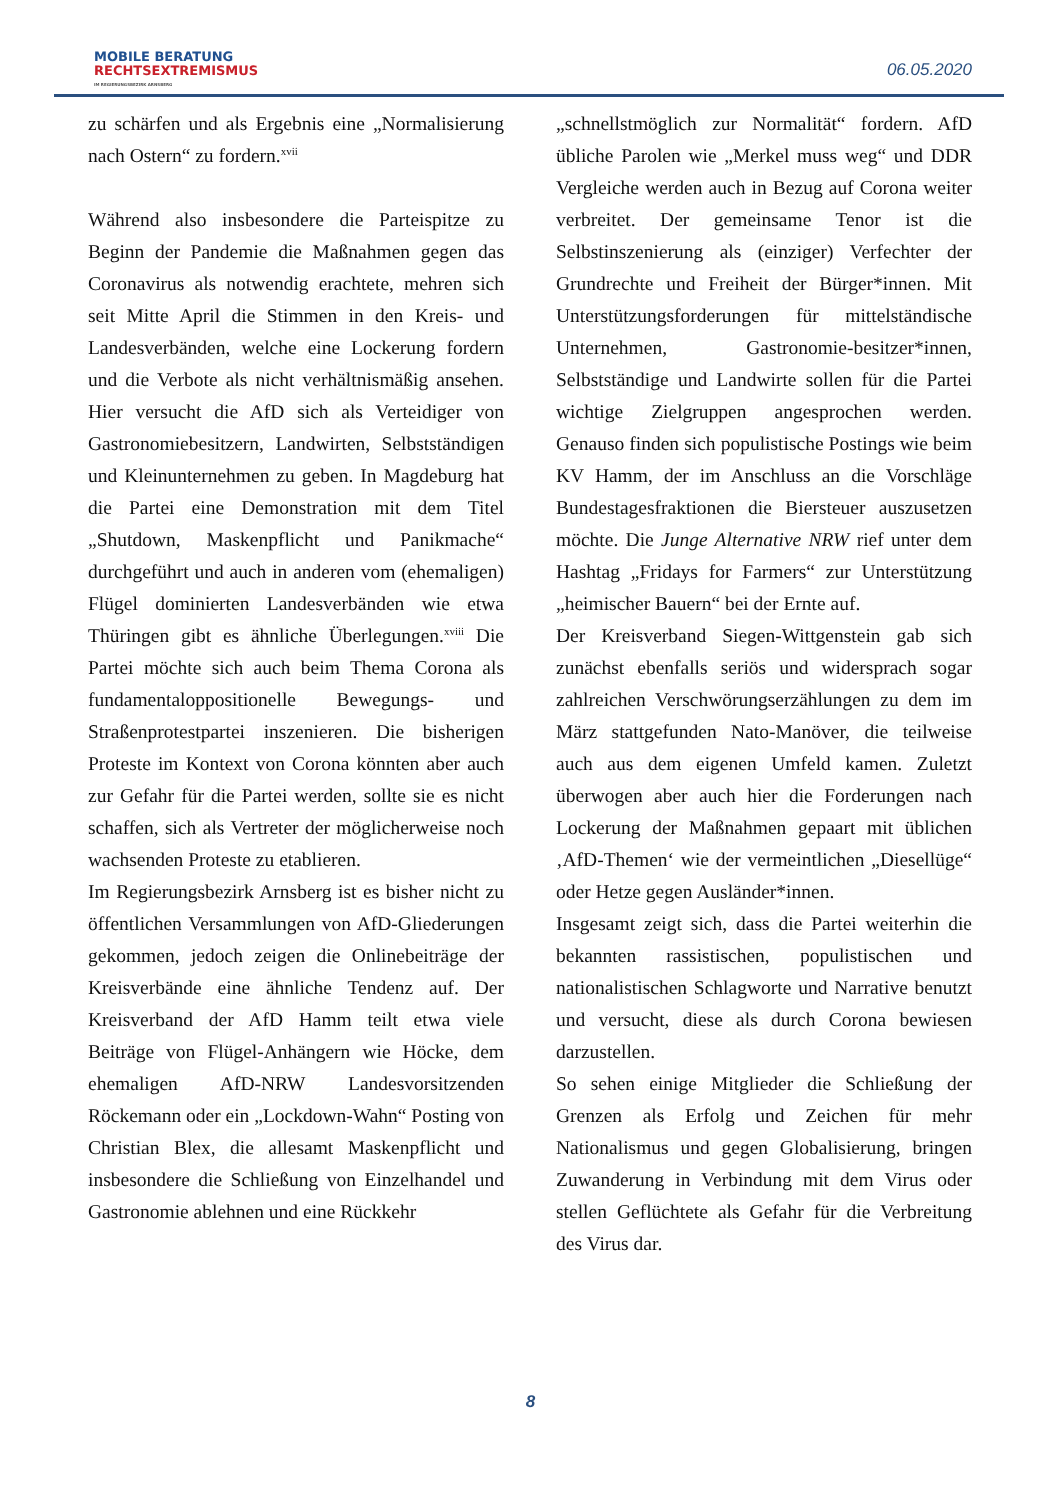MOBILE BERATUNG
RECHTSEXTREMISMUS
IM REGIERUNGSBEZIRK ARNSBERG
06.05.2020
zu schärfen und als Ergebnis eine „Normalisierung nach Ostern“ zu fordern.<sup>xvii</sup>
Während also insbesondere die Parteispitze zu Beginn der Pandemie die Maßnahmen gegen das Coronavirus als notwendig erachtete, mehren sich seit Mitte April die Stimmen in den Kreis- und Landesverbänden, welche eine Lockerung fordern und die Verbote als nicht verhältnismäßig ansehen. Hier versucht die AfD sich als Verteidiger von Gastronomiebesitzern, Landwirten, Selbstständigen und Kleinunternehmen zu geben. In Magdeburg hat die Partei eine Demonstration mit dem Titel „Shutdown, Maskenpflicht und Panikmache“ durchgeführt und auch in anderen vom (ehemaligen) Flügel dominierten Landesverbänden wie etwa Thüringen gibt es ähnliche Überlegungen.<sup>xviii</sup> Die Partei möchte sich auch beim Thema Corona als fundamentaloppositionelle Bewegungs- und Straßenprotestpartei inszenieren. Die bisherigen Proteste im Kontext von Corona könnten aber auch zur Gefahr für die Partei werden, sollte sie es nicht schaffen, sich als Vertreter der möglicherweise noch wachsenden Proteste zu etablieren.
Im Regierungsbezirk Arnsberg ist es bisher nicht zu öffentlichen Versammlungen von AfD-Gliederungen gekommen, jedoch zeigen die Onlinebeiträge der Kreisverbände eine ähnliche Tendenz auf. Der Kreisverband der AfD Hamm teilt etwa viele Beiträge von Flügel-Anhängern wie Höcke, dem ehemaligen AfD-NRW Landesvorsitzenden Röckemann oder ein „Lockdown-Wahn“ Posting von Christian Blex, die allesamt Maskenpflicht und insbesondere die Schließung von Einzelhandel und Gastronomie ablehnen und eine Rückkehr
„schnellstmöglich zur Normalität“ fordern. AfD übliche Parolen wie „Merkel muss weg“ und DDR Vergleiche werden auch in Bezug auf Corona weiter verbreitet. Der gemeinsame Tenor ist die Selbstinszenierung als (einziger) Verfechter der Grundrechte und Freiheit der Bürger*innen. Mit Unterstützungsforderungen für mittelständische Unternehmen, Gastronomie-besitzer*innen, Selbstständige und Landwirte sollen für die Partei wichtige Zielgruppen angesprochen werden. Genauso finden sich populistische Postings wie beim KV Hamm, der im Anschluss an die Vorschläge Bundestagesfraktionen die Biersteuer auszusetzen möchte. Die Junge Alternative NRW rief unter dem Hashtag „Fridays for Farmers“ zur Unterstützung „heimischer Bauern“ bei der Ernte auf.
Der Kreisverband Siegen-Wittgenstein gab sich zunächst ebenfalls seriös und widersprach sogar zahlreichen Verschwörungserzählungen zu dem im März stattgefunden Nato-Manöver, die teilweise auch aus dem eigenen Umfeld kamen. Zuletzt überwogen aber auch hier die Forderungen nach Lockerung der Maßnahmen gepaart mit üblichen ‚AfD-Themen‘ wie der vermeintlichen „Diesellüge“ oder Hetze gegen Ausländer*innen.
Insgesamt zeigt sich, dass die Partei weiterhin die bekannten rassistischen, populistischen und nationalistischen Schlagworte und Narrative benutzt und versucht, diese als durch Corona bewiesen darzustellen.
So sehen einige Mitglieder die Schließung der Grenzen als Erfolg und Zeichen für mehr Nationalismus und gegen Globalisierung, bringen Zuwanderung in Verbindung mit dem Virus oder stellen Geflüchtete als Gefahr für die Verbreitung des Virus dar.
8